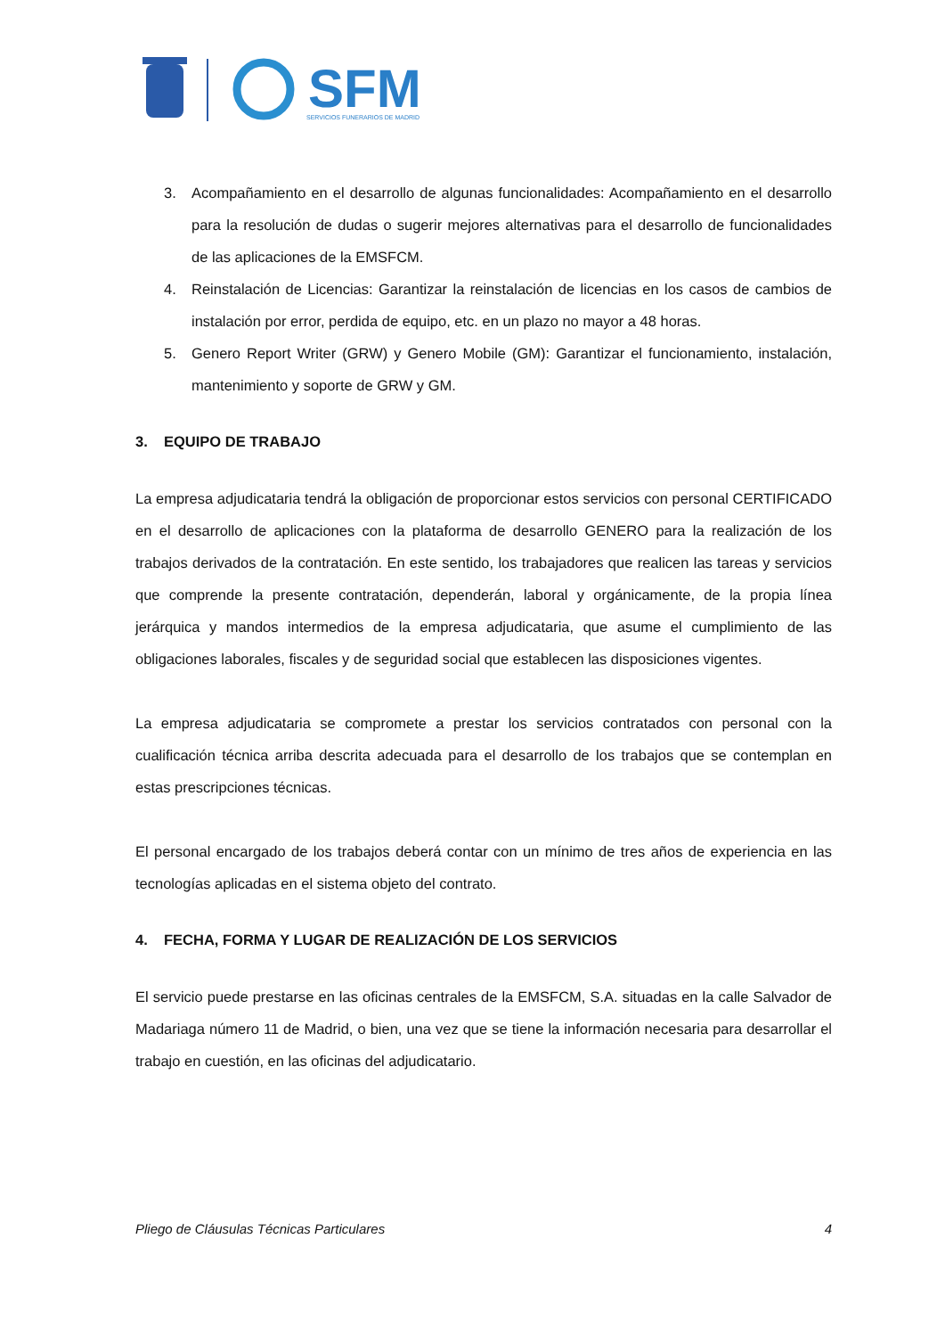SFM
SERVICIOS FUNERARIOS DE MADRID
3. Acompañamiento en el desarrollo de algunas funcionalidades: Acompañamiento en el desarrollo para la resolución de dudas o sugerir mejores alternativas para el desarrollo de funcionalidades de las aplicaciones de la EMSFCM.
4. Reinstalación de Licencias: Garantizar la reinstalación de licencias en los casos de cambios de instalación por error, perdida de equipo, etc. en un plazo no mayor a 48 horas.
5. Genero Report Writer (GRW) y Genero Mobile (GM): Garantizar el funcionamiento, instalación, mantenimiento y soporte de GRW y GM.
3. EQUIPO DE TRABAJO
La empresa adjudicataria tendrá la obligación de proporcionar estos servicios con personal CERTIFICADO en el desarrollo de aplicaciones con la plataforma de desarrollo GENERO para la realización de los trabajos derivados de la contratación. En este sentido, los trabajadores que realicen las tareas y servicios que comprende la presente contratación, dependerán, laboral y orgánicamente, de la propia línea jerárquica y mandos intermedios de la empresa adjudicataria, que asume el cumplimiento de las obligaciones laborales, fiscales y de seguridad social que establecen las disposiciones vigentes.
La empresa adjudicataria se compromete a prestar los servicios contratados con personal con la cualificación técnica arriba descrita adecuada para el desarrollo de los trabajos que se contemplan en estas prescripciones técnicas.
El personal encargado de los trabajos deberá contar con un mínimo de tres años de experiencia en las tecnologías aplicadas en el sistema objeto del contrato.
4. FECHA, FORMA Y LUGAR DE REALIZACIÓN DE LOS SERVICIOS
El servicio puede prestarse en las oficinas centrales de la EMSFCM, S.A. situadas en la calle Salvador de Madariaga número 11 de Madrid, o bien, una vez que se tiene la información necesaria para desarrollar el trabajo en cuestión, en las oficinas del adjudicatario.
Pliego de Cláusulas Técnicas Particulares 4